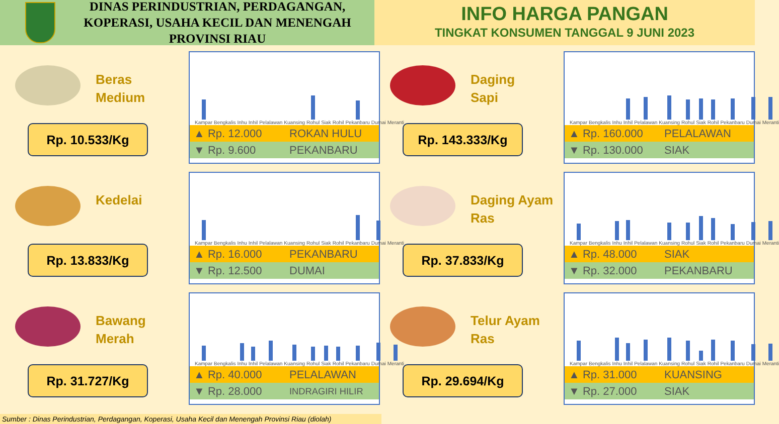DINAS PERINDUSTRIAN, PERDAGANGAN, KOPERASI, USAHA KECIL DAN MENENGAH PROVINSI RIAU
INFO HARGA PANGAN
TINGKAT KONSUMEN TANGGAL 9 JUNI 2023
Beras
Medium
Rp. 10.533/Kg
Kampar
Bengkalis
Inhu
Inhil
Pelalawan
Kuansing
Rohul
Siak
Rohil
Pekanbaru
Dumai
Meranti
▲ Rp. 12.000 ROKAN HULU
▼ Rp. 9.600 PEKANBARU
Daging
Sapi
Rp. 143.333/Kg
Kampar
Bengkalis
Inhu
Inhil
Pelalawan
Kuansing
Rohul
Siak
Rohil
Pekanbaru
Dumai
Meranti
▲ Rp. 160.000 PELALAWAN
▼ Rp. 130.000 SIAK
Kedelai
Rp. 13.833/Kg
Kampar
Bengkalis
Inhu
Inhil
Pelalawan
Kuansing
Rohul
Siak
Rohil
Pekanbaru
Dumai
Meranti
▲ Rp. 16.000 PEKANBARU
▼ Rp. 12.500 DUMAI
Daging Ayam
Ras
Rp. 37.833/Kg
Kampar
Bengkalis
Inhu
Inhil
Pelalawan
Kuansing
Rohul
Siak
Rohil
Pekanbaru
Dumai
Meranti
▲ Rp. 48.000 SIAK
▼ Rp. 32.000 PEKANBARU
Bawang
Merah
Rp. 31.727/Kg
Kampar
Bengkalis
Inhu
Inhil
Pelalawan
Kuansing
Rohul
Siak
Rohil
Pekanbaru
Dumai
Meranti
▲ Rp. 40.000 PELALAWAN
▼ Rp. 28.000 INDRAGIRI HILIR
Telur Ayam
Ras
Rp. 29.694/Kg
Kampar
Bengkalis
Inhu
Inhil
Pelalawan
Kuansing
Rohul
Siak
Rohil
Pekanbaru
Dumai
Meranti
▲ Rp. 31.000 KUANSING
▼ Rp. 27.000 SIAK
Sumber : Dinas Perindustrian, Perdagangan, Koperasi, Usaha Kecil dan Menengah Provinsi Riau (diolah)